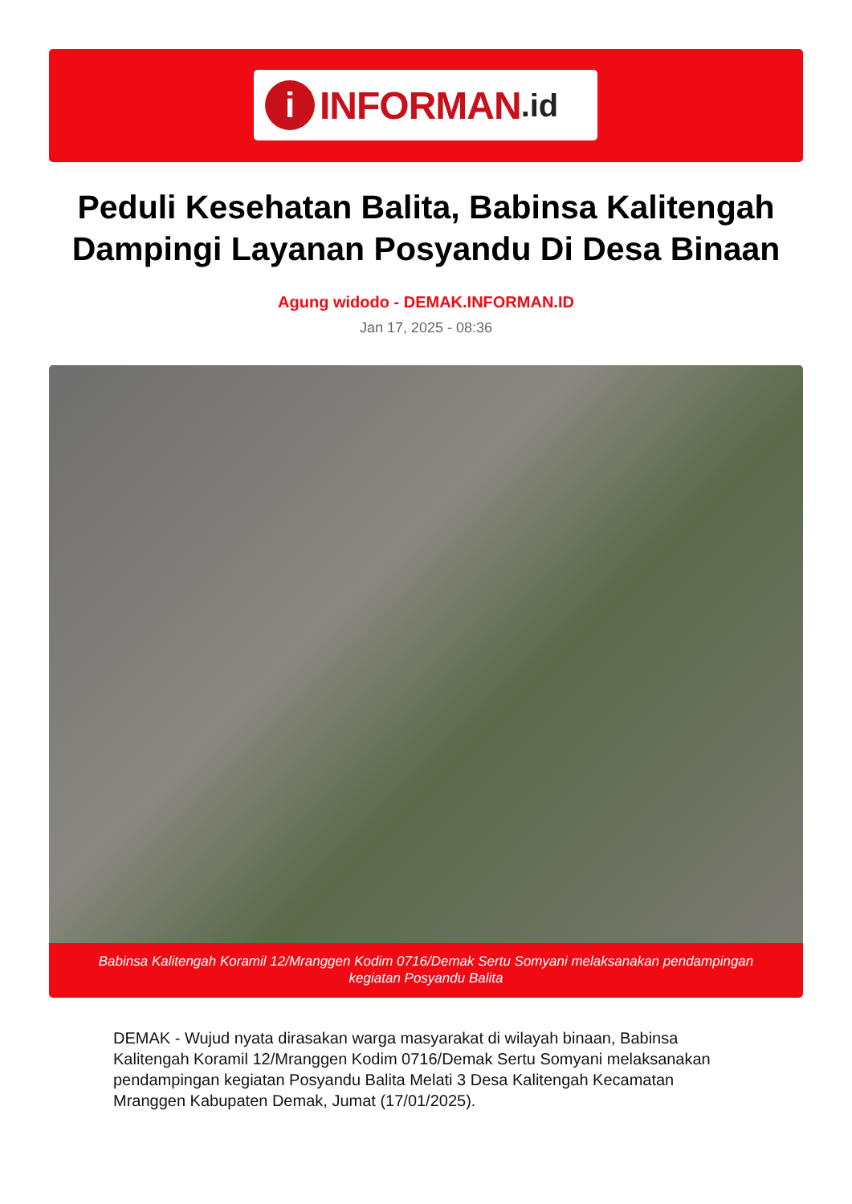i
INFORMAN.id
Peduli Kesehatan Balita, Babinsa Kalitengah Dampingi Layanan Posyandu Di Desa Binaan
Agung widodo - DEMAK.INFORMAN.ID
Jan 17, 2025 - 08:36
Babinsa Kalitengah Koramil 12/Mranggen Kodim 0716/Demak Sertu Somyani melaksanakan pendampingan kegiatan Posyandu Balita
DEMAK - Wujud nyata dirasakan warga masyarakat di wilayah binaan, Babinsa Kalitengah Koramil 12/Mranggen Kodim 0716/Demak Sertu Somyani melaksanakan pendampingan kegiatan Posyandu Balita Melati 3 Desa Kalitengah Kecamatan Mranggen Kabupaten Demak, Jumat (17/01/2025).